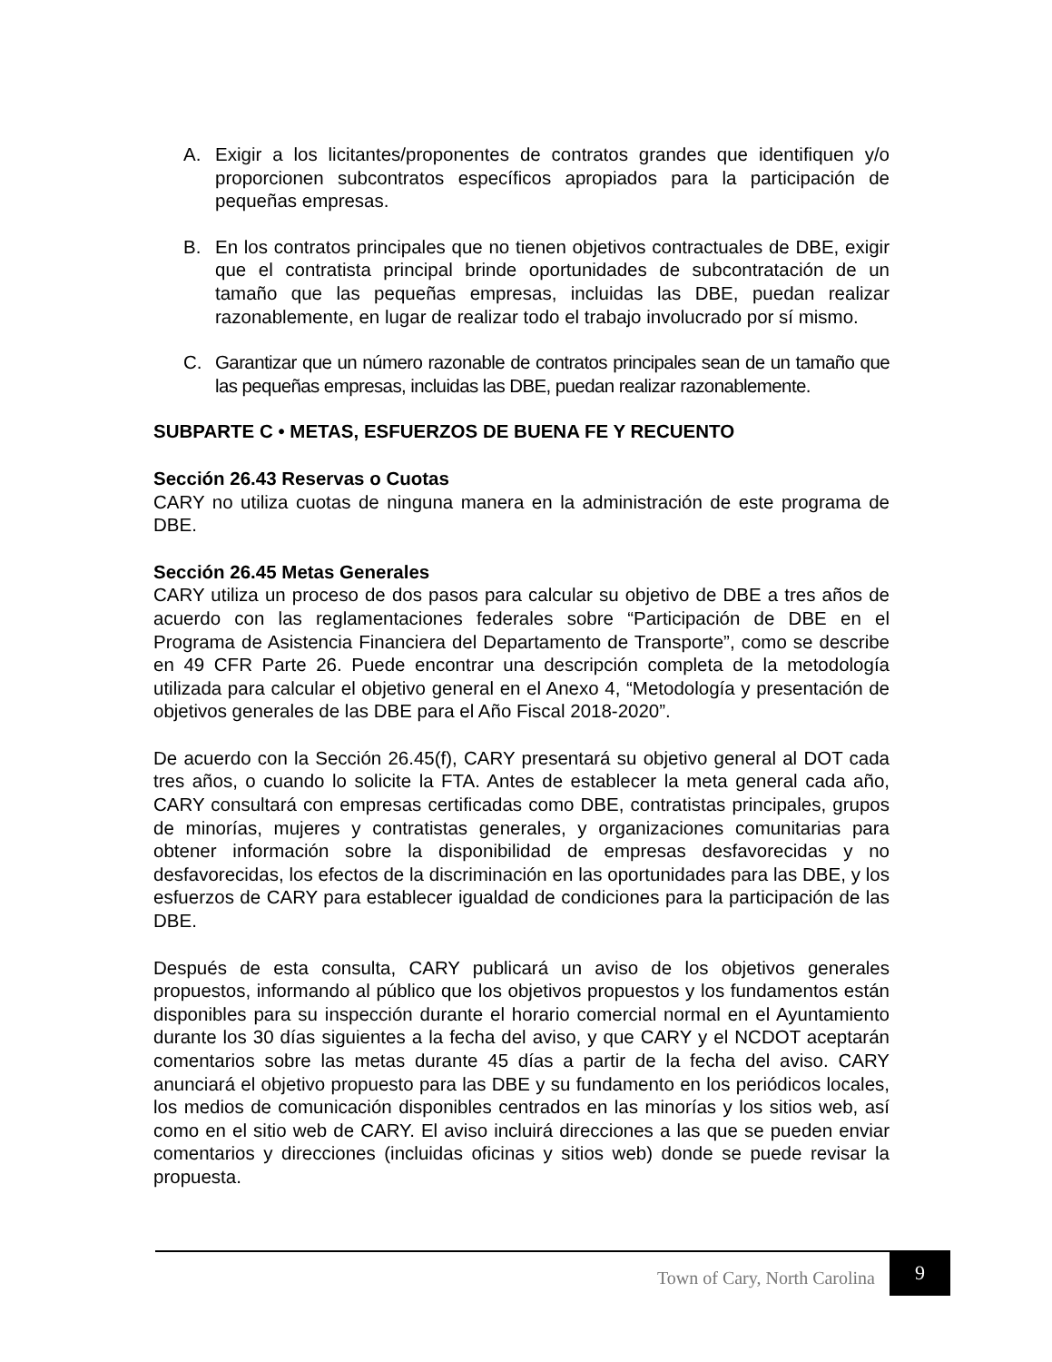A. Exigir a los licitantes/proponentes de contratos grandes que identifiquen y/o proporcionen subcontratos específicos apropiados para la participación de pequeñas empresas.
B. En los contratos principales que no tienen objetivos contractuales de DBE, exigir que el contratista principal brinde oportunidades de subcontratación de un tamaño que las pequeñas empresas, incluidas las DBE, puedan realizar razonablemente, en lugar de realizar todo el trabajo involucrado por sí mismo.
C. Garantizar que un número razonable de contratos principales sean de un tamaño que las pequeñas empresas, incluidas las DBE, puedan realizar razonablemente.
SUBPARTE C • METAS, ESFUERZOS DE BUENA FE Y RECUENTO
Sección 26.43 Reservas o Cuotas
CARY no utiliza cuotas de ninguna manera en la administración de este programa de DBE.
Sección 26.45 Metas Generales
CARY utiliza un proceso de dos pasos para calcular su objetivo de DBE a tres años de acuerdo con las reglamentaciones federales sobre “Participación de DBE en el Programa de Asistencia Financiera del Departamento de Transporte”, como se describe en 49 CFR Parte 26. Puede encontrar una descripción completa de la metodología utilizada para calcular el objetivo general en el Anexo 4, “Metodología y presentación de objetivos generales de las DBE para el Año Fiscal 2018-2020”.
De acuerdo con la Sección 26.45(f), CARY presentará su objetivo general al DOT cada tres años, o cuando lo solicite la FTA. Antes de establecer la meta general cada año, CARY consultará con empresas certificadas como DBE, contratistas principales, grupos de minorías, mujeres y contratistas generales, y organizaciones comunitarias para obtener información sobre la disponibilidad de empresas desfavorecidas y no desfavorecidas, los efectos de la discriminación en las oportunidades para las DBE, y los esfuerzos de CARY para establecer igualdad de condiciones para la participación de las DBE.
Después de esta consulta, CARY publicará un aviso de los objetivos generales propuestos, informando al público que los objetivos propuestos y los fundamentos están disponibles para su inspección durante el horario comercial normal en el Ayuntamiento durante los 30 días siguientes a la fecha del aviso, y que CARY y el NCDOT aceptarán comentarios sobre las metas durante 45 días a partir de la fecha del aviso. CARY anunciará el objetivo propuesto para las DBE y su fundamento en los periódicos locales, los medios de comunicación disponibles centrados en las minorías y los sitios web, así como en el sitio web de CARY. El aviso incluirá direcciones a las que se pueden enviar comentarios y direcciones (incluidas oficinas y sitios web) donde se puede revisar la propuesta.
Town of Cary, North Carolina
9